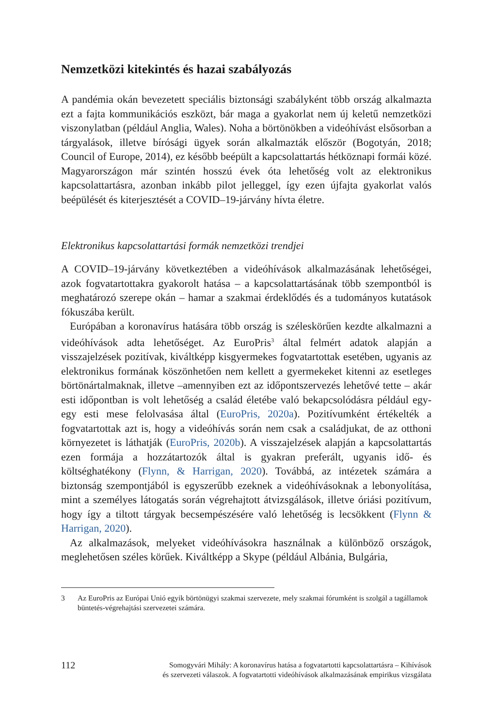Nemzetközi kitekintés és hazai szabályozás
A pandémia okán bevezetett speciális biztonsági szabályként több ország alkalmazta ezt a fajta kommunikációs eszközt, bár maga a gyakorlat nem új keletű nemzetközi viszonylatban (például Anglia, Wales). Noha a börtönökben a videóhívást elsősorban a tárgyalások, illetve bírósági ügyek során alkalmazták először (Bogotyán, 2018; Council of Europe, 2014), ez később beépült a kapcsolattartás hétköznapi formái közé. Magyarországon már szintén hosszú évek óta lehetőség volt az elektronikus kapcsolattartásra, azonban inkább pilot jelleggel, így ezen újfajta gyakorlat valós beépülését és kiterjesztését a COVID–19-járvány hívta életre.
Elektronikus kapcsolattartási formák nemzetközi trendjei
A COVID–19-járvány következtében a videóhívások alkalmazásának lehetőségei, azok fogvatartottakra gyakorolt hatása – a kapcsolattartásának több szempontból is meghatározó szerepe okán – hamar a szakmai érdeklődés és a tudományos kutatások fókuszába került.
Európában a koronavírus hatására több ország is széleskörűen kezdte alkalmazni a videóhívások adta lehetőséget. Az EuroPris<sup>3</sup> által felmért adatok alapján a visszajelzések pozitívak, kiváltképp kisgyermekes fogvatartottak esetében, ugyanis az elektronikus formának köszönhetően nem kellett a gyermekeket kitenni az esetleges börtönártalmaknak, illetve –amennyiben ezt az időpontszervezés lehetővé tette – akár esti időpontban is volt lehetőség a család életébe való bekapcsolódásra például egy-egy esti mese felolvasása által (EuroPris, 2020a). Pozitívumként értékelték a fogvatartottak azt is, hogy a videóhívás során nem csak a családjukat, de az otthoni környezetet is láthatják (EuroPris, 2020b). A visszajelzések alapján a kapcsolattartás ezen formája a hozzátartozók által is gyakran preferált, ugyanis idő- és költséghatékony (Flynn, & Harrigan, 2020). Továbbá, az intézetek számára a biztonság szempontjából is egyszerűbb ezeknek a videóhívásoknak a lebonyolítása, mint a személyes látogatás során végrehajtott átvizsgálások, illetve óriási pozitívum, hogy így a tiltott tárgyak becsempészésére való lehetőség is lecsökkent (Flynn & Harrigan, 2020).
Az alkalmazások, melyeket videóhívásokra használnak a különböző országok, meglehetősen széles körűek. Kiváltképp a Skype (például Albánia, Bulgária,
3 Az EuroPris az Európai Unió egyik börtönügyi szakmai szervezete, mely szakmai fórumként is szolgál a tagállamok büntetés-végrehajtási szervezetei számára.
112 Somogyvári Mihály: A koronavírus hatása a fogvatartotti kapcsolattartásra – Kihívások
és szervezeti válaszok. A fogvatartotti videóhívások alkalmazásának empirikus vizsgálata